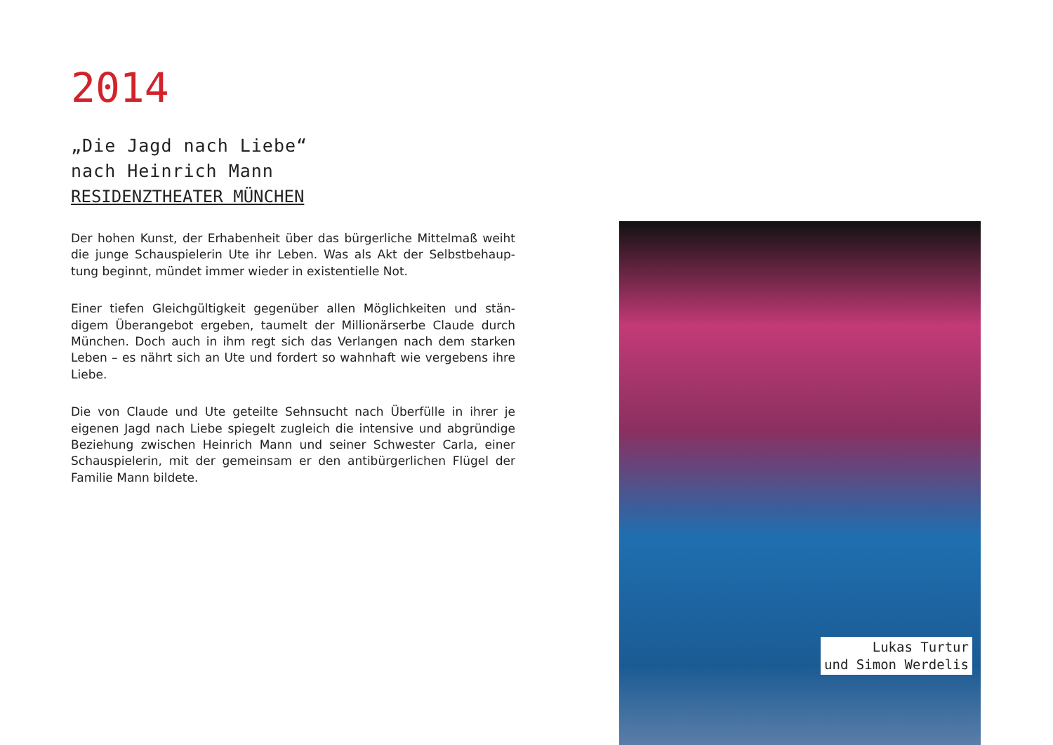2014
„Die Jagd nach Liebe“
nach Heinrich Mann
RESIDENZTHEATER MÜNCHEN
Der hohen Kunst, der Erhabenheit über das bürgerliche Mittelmaß weiht die junge Schauspielerin Ute ihr Leben. Was als Akt der Selbstbehaup-tung beginnt, mündet immer wieder in existentielle Not.
Einer tiefen Gleichgültigkeit gegenüber allen Möglichkeiten und stän-digem Überangebot ergeben, taumelt der Millionärserbe Claude durch München. Doch auch in ihm regt sich das Verlangen nach dem starken Leben – es nährt sich an Ute und fordert so wahnhaft wie vergebens ihre Liebe.
Die von Claude und Ute geteilte Sehnsucht nach Überfülle in ihrer je eigenen Jagd nach Liebe spiegelt zugleich die intensive und abgründige Beziehung zwischen Heinrich Mann und seiner Schwester Carla, einer Schauspielerin, mit der gemeinsam er den antibürgerlichen Flügel der Familie Mann bildete.
Lukas Turtur
und Simon Werdelis